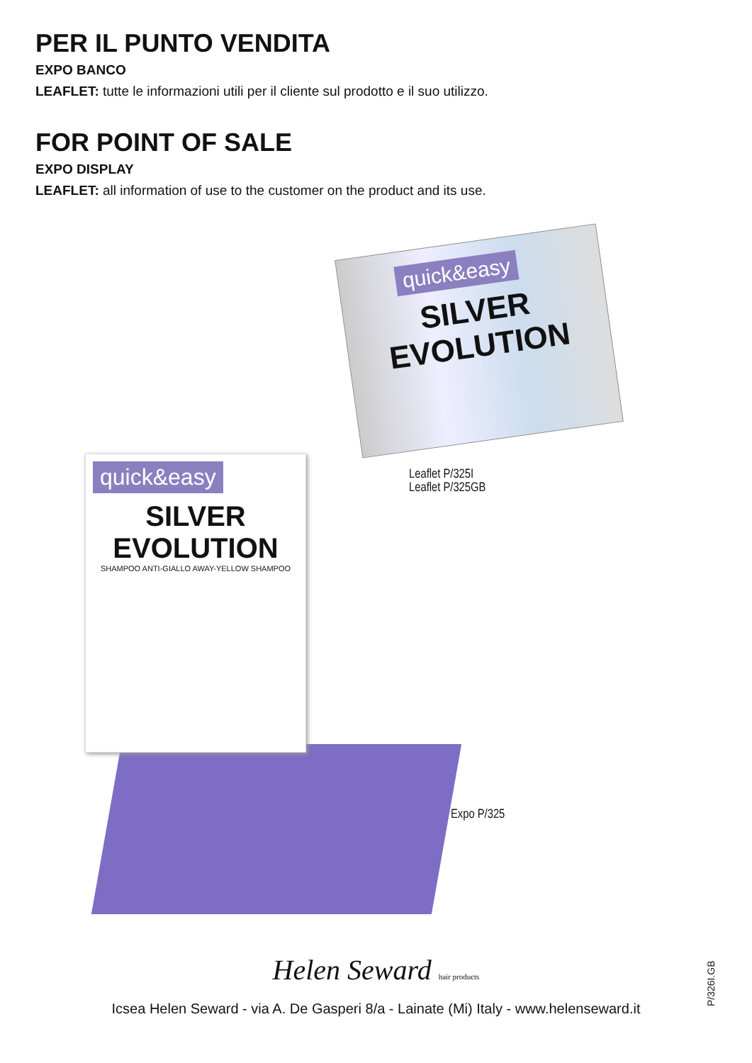PER IL PUNTO VENDITA
EXPO BANCO
LEAFLET: tutte le informazioni utili per il cliente sul prodotto e il suo utilizzo.
FOR POINT OF SALE
EXPO DISPLAY
LEAFLET: all information of use to the customer on the product and its use.
quick&easy
SILVER
EVOLUTION
Leaflet P/325I
Leaflet P/325GB
quick&easy
SILVER
EVOLUTION
SHAMPOO ANTI-GIALLO AWAY-YELLOW SHAMPOO
Expo P/325
Helen Seward hair products
Icsea Helen Seward - via A. De Gasperi 8/a - Lainate (Mi) Italy - www.helenseward.it
P/326I.GB